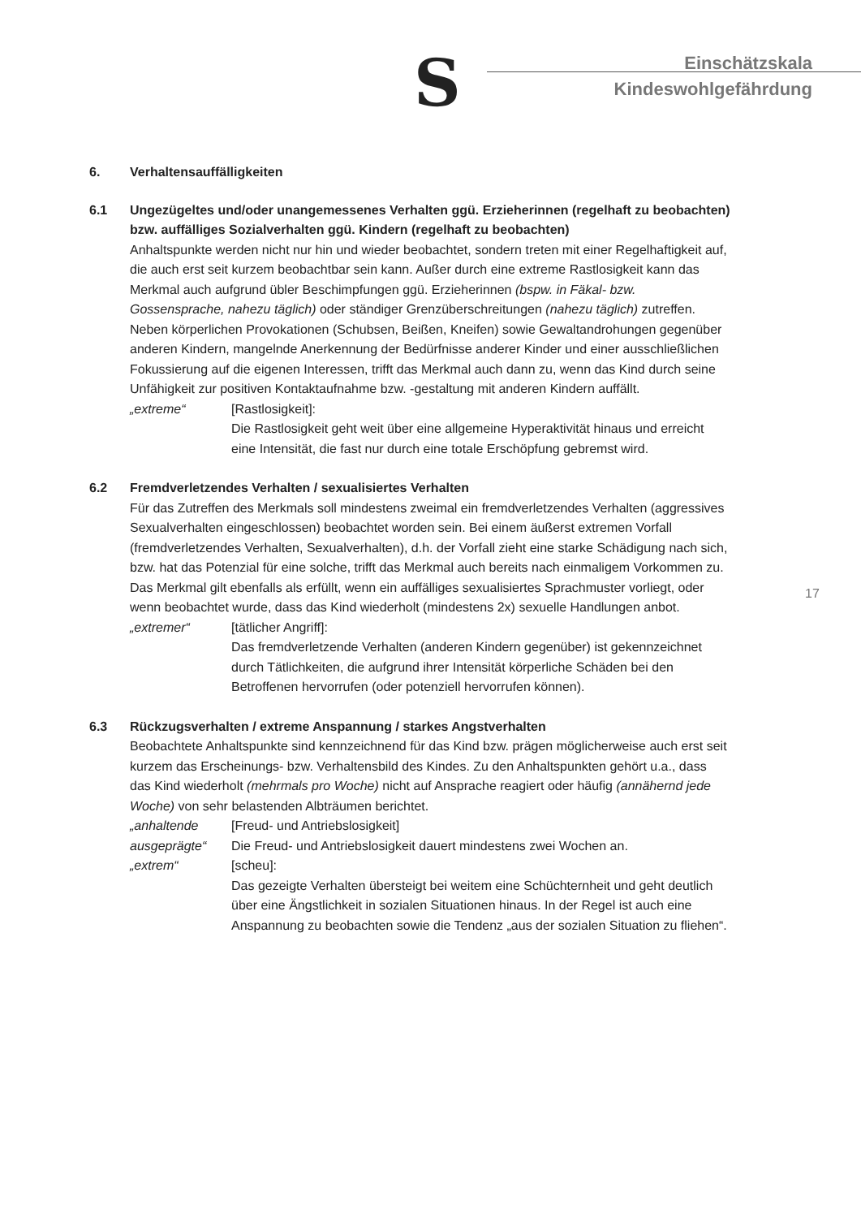S
Einschätzskala
Kindeswohlgefährdung
6. Verhaltensauffälligkeiten
6.1 Ungezügeltes und/oder unangemessenes Verhalten ggü. Erzieherinnen (regelhaft zu beobachten) bzw. auffälliges Sozialverhalten ggü. Kindern (regelhaft zu beobachten)
Anhaltspunkte werden nicht nur hin und wieder beobachtet, sondern treten mit einer Regelhaftigkeit auf, die auch erst seit kurzem beobachtbar sein kann. Außer durch eine extreme Rastlosigkeit kann das Merkmal auch aufgrund übler Beschimpfungen ggü. Erzieherinnen (bspw. in Fäkal- bzw. Gossensprache, nahezu täglich) oder ständiger Grenzüberschreitungen (nahezu täglich) zutreffen. Neben körperlichen Provokationen (Schubsen, Beißen, Kneifen) sowie Gewaltandrohungen gegenüber anderen Kindern, mangelnde Anerkennung der Bedürfnisse anderer Kinder und einer ausschließlichen Fokussierung auf die eigenen Interessen, trifft das Merkmal auch dann zu, wenn das Kind durch seine Unfähigkeit zur positiven Kontaktaufnahme bzw. -gestaltung mit anderen Kindern auffällt.
„extreme“ [Rastlosigkeit]:
Die Rastlosigkeit geht weit über eine allgemeine Hyperaktivität hinaus und erreicht eine Intensität, die fast nur durch eine totale Erschöpfung gebremst wird.
6.2 Fremdverletzendes Verhalten / sexualisiertes Verhalten
Für das Zutreffen des Merkmals soll mindestens zweimal ein fremdverletzendes Verhalten (aggressives Sexualverhalten eingeschlossen) beobachtet worden sein. Bei einem äußerst extremen Vorfall (fremdverletzendes Verhalten, Sexualverhalten), d.h. der Vorfall zieht eine starke Schädigung nach sich, bzw. hat das Potenzial für eine solche, trifft das Merkmal auch bereits nach einmaligem Vorkommen zu. Das Merkmal gilt ebenfalls als erfüllt, wenn ein auffälliges sexualisiertes Sprachmuster vorliegt, oder wenn beobachtet wurde, dass das Kind wiederholt (mindestens 2x) sexuelle Handlungen anbot.
„extremer“ [tätlicher Angriff]:
Das fremdverletzende Verhalten (anderen Kindern gegenüber) ist gekennzeichnet durch Tätlichkeiten, die aufgrund ihrer Intensität körperliche Schäden bei den Betroffenen hervorrufen (oder potenziell hervorrufen können).
6.3 Rückzugsverhalten / extreme Anspannung / starkes Angstverhalten
Beobachtete Anhaltspunkte sind kennzeichnend für das Kind bzw. prägen möglicherweise auch erst seit kurzem das Erscheinungs- bzw. Verhaltensbild des Kindes. Zu den Anhaltspunkten gehört u.a., dass das Kind wiederholt (mehrmals pro Woche) nicht auf Ansprache reagiert oder häufig (annähernd jede Woche) von sehr belastenden Albträumen berichtet.
„anhaltende ausgeprägte“
[Freud- und Antriebslosigkeit]
Die Freud- und Antriebslosigkeit dauert mindestens zwei Wochen an.
„extrem“ [scheu]:
Das gezeigte Verhalten übersteigt bei weitem eine Schüchternheit und geht deutlich über eine Ängstlichkeit in sozialen Situationen hinaus. In der Regel ist auch eine Anspannung zu beobachten sowie die Tendenz „aus der sozialen Situation zu fliehen“.
17